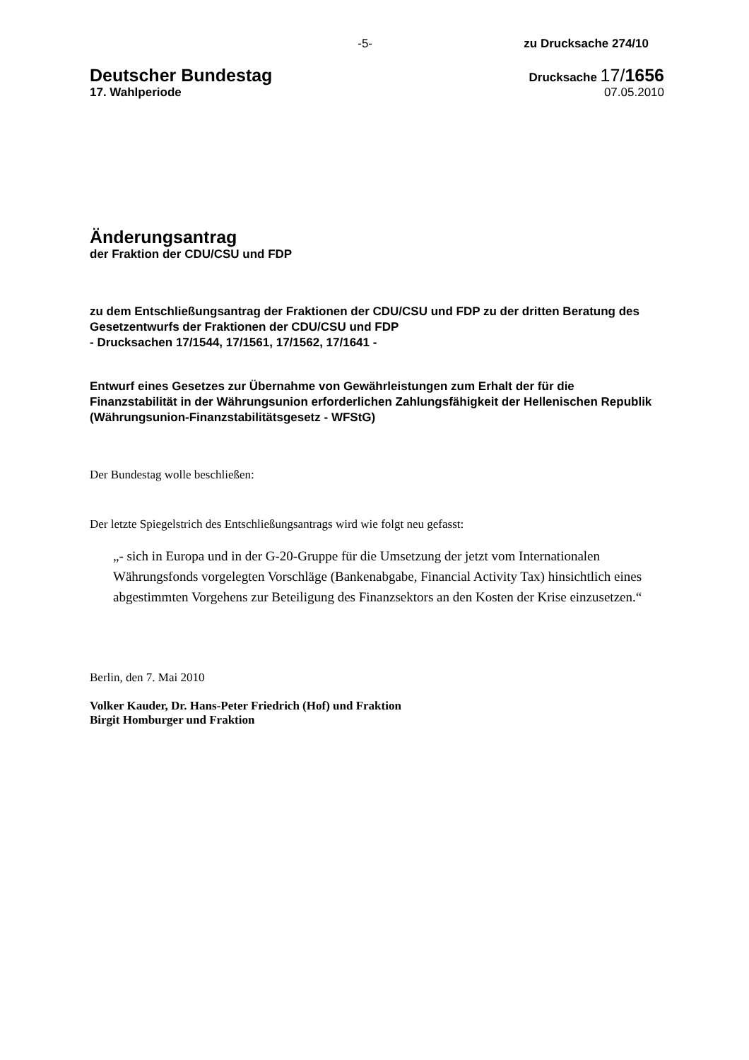-5- zu Drucksache 274/10
Deutscher Bundestag
17. Wahlperiode
Drucksache 17/1656
07.05.2010
Änderungsantrag
der Fraktion der CDU/CSU und FDP
zu dem Entschließungsantrag der Fraktionen der CDU/CSU und FDP zu der dritten Beratung des Gesetzentwurfs der Fraktionen der CDU/CSU und FDP
- Drucksachen 17/1544, 17/1561, 17/1562, 17/1641 -
Entwurf eines Gesetzes zur Übernahme von Gewährleistungen zum Erhalt der für die Finanzstabilität in der Währungsunion erforderlichen Zahlungsfähigkeit der Hellenischen Republik (Währungsunion-Finanzstabilitätsgesetz - WFStG)
Der Bundestag wolle beschließen:
Der letzte Spiegelstrich des Entschließungsantrags wird wie folgt neu gefasst:
„- sich in Europa und in der G-20-Gruppe für die Umsetzung der jetzt vom Internationalen Währungsfonds vorgelegten Vorschläge (Bankenabgabe, Financial Activity Tax) hinsichtlich eines abgestimmten Vorgehens zur Beteiligung des Finanzsektors an den Kosten der Krise einzusetzen.“
Berlin, den 7. Mai 2010
Volker Kauder, Dr. Hans-Peter Friedrich (Hof) und Fraktion
Birgit Homburger und Fraktion